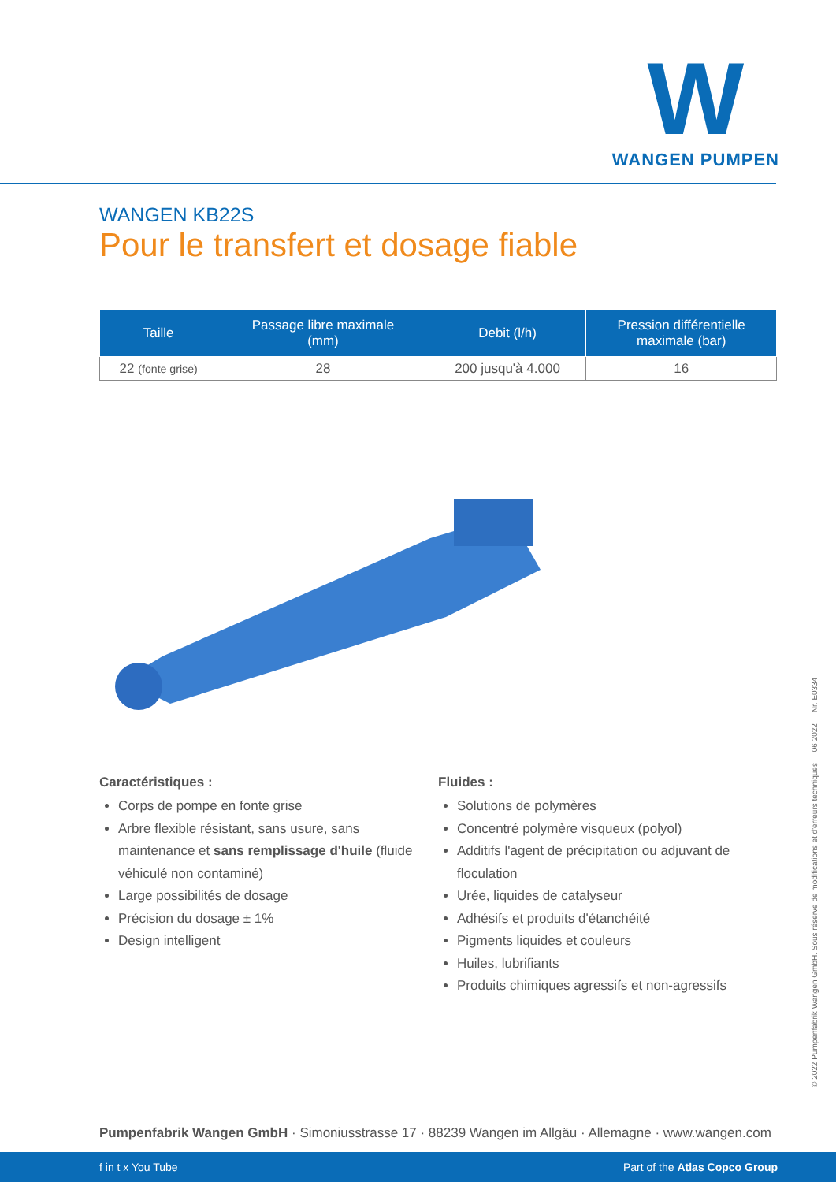W
WANGEN PUMPEN
WANGEN KB22S
Pour le transfert et dosage fiable
| Taille | Passage libre maximale (mm) | Debit (l/h) | Pression différentielle maximale (bar) |
| --- | --- | --- | --- |
| 22 (fonte grise) | 28 | 200 jusqu'à 4.000 | 16 |
Caractéristiques :
Corps de pompe en fonte grise
Arbre flexible résistant, sans usure, sans maintenance et sans remplissage d'huile (fluide véhiculé non contaminé)
Large possibilités de dosage
Précision du dosage ± 1%
Design intelligent
Fluides :
Solutions de polymères
Concentré polymère visqueux (polyol)
Additifs l'agent de précipitation ou adjuvant de floculation
Urée, liquides de catalyseur
Adhésifs et produits d'étanchéité
Pigments liquides et couleurs
Huiles, lubrifiants
Produits chimiques agressifs et non-agressifs
© 2022 Pumpenfabrik Wangen GmbH. Sous réserve de modifications et d'erreurs techniques 06.2022 Nr. E0334
Pumpenfabrik Wangen GmbH · Simoniusstrasse 17 · 88239 Wangen im Allgäu · Allemagne · www.wangen.com
f in t x You Tube Part of the Atlas Copco Group